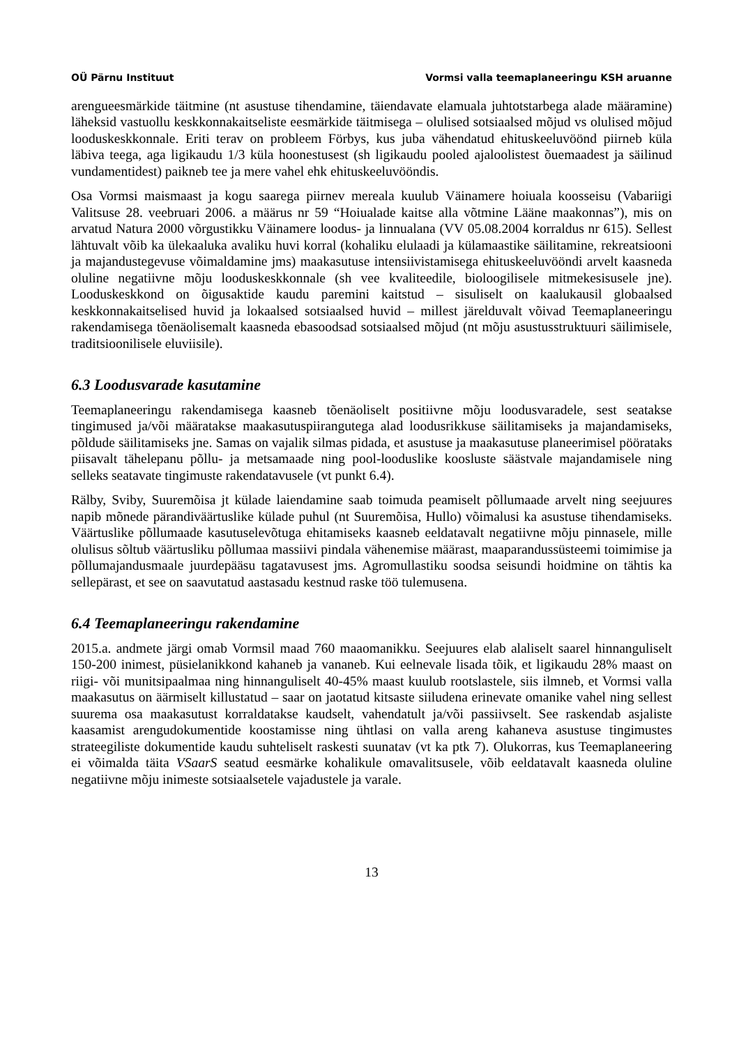OÜ Pärnu Instituut Vormsi valla teemaplaneeringu KSH aruanne
arengueesmärkide täitmine (nt asustuse tihendamine, täiendavate elamuala juhtotstarbega alade määramine) läheksid vastuollu keskkonnakaitseliste eesmärkide täitmisega – olulised sotsiaalsed mõjud vs olulised mõjud looduskeskkonnale. Eriti terav on probleem Förbys, kus juba vähendatud ehituskeeluvöönd piirneb küla läbiva teega, aga ligikaudu 1/3 küla hoonestusest (sh ligikaudu pooled ajaloolistest õuemaadest ja säilinud vundamentidest) paikneb tee ja mere vahel ehk ehituskeeluvööndis.
Osa Vormsi maismaast ja kogu saarega piirnev mereala kuulub Väinamere hoiuala koosseisu (Vabariigi Valitsuse 28. veebruari 2006. a määrus nr 59 “Hoiualade kaitse alla võtmine Lääne maakonnas”), mis on arvatud Natura 2000 võrgustikku Väinamere loodus- ja linnualana (VV 05.08.2004 korraldus nr 615). Sellest lähtuvalt võib ka ülekaaluka avaliku huvi korral (kohaliku elulaadi ja külamaastike säilitamine, rekreatsiooni ja majandustegevuse võimaldamine jms) maakasutuse intensiivistamisega ehituskeeluvööndi arvelt kaasneda oluline negatiivne mõju looduskeskkonnale (sh vee kvaliteedile, bioloogilisele mitmekesisusele jne). Looduskeskkond on õigusaktide kaudu paremini kaitstud – sisuliselt on kaalukausil globaalsed keskkonnakaitselised huvid ja lokaalsed sotsiaalsed huvid – millest järelduvalt võivad Teemaplaneeringu rakendamisega tõenäolisemalt kaasneda ebasoodsad sotsiaalsed mõjud (nt mõju asustusstruktuuri säilimisele, traditsioonilisele eluviisile).
6.3 Loodusvarade kasutamine
Teemaplaneeringu rakendamisega kaasneb tõenäoliselt positiivne mõju loodusvaradele, sest seatakse tingimused ja/või määratakse maakasutuspiirangutega alad loodusrikkuse säilitamiseks ja majandamiseks, põldude säilitamiseks jne. Samas on vajalik silmas pidada, et asustuse ja maakasutuse planeerimisel pöörataks piisavalt tähelepanu põllu- ja metsamaade ning pool-looduslike koosluste säästvale majandamisele ning selleks seatavate tingimuste rakendatavusele (vt punkt 6.4).
Rälby, Sviby, Suuremõisa jt külade laiendamine saab toimuda peamiselt põllumaade arvelt ning seejuures napib mõnede pärandiväärtuslike külade puhul (nt Suuremõisa, Hullo) võimalusi ka asustuse tihendamiseks. Väärtuslike põllumaade kasutuselevõtuga ehitamiseks kaasneb eeldatavalt negatiivne mõju pinnasele, mille olulisus sõltub väärtusliku põllumaa massiivi pindala vähenemise määrast, maaparandussüsteemi toimimise ja põllumajandusmaale juurdepääsu tagatavusest jms. Agromullastiku soodsa seisundi hoidmine on tähtis ka sellepärast, et see on saavutatud aastasadu kestnud raske töö tulemusena.
6.4 Teemaplaneeringu rakendamine
2015.a. andmete järgi omab Vormsil maad 760 maaomanikku. Seejuures elab alaliselt saarel hinnanguliselt 150-200 inimest, püsielanikkond kahaneb ja vananeb. Kui eelnevale lisada tõik, et ligikaudu 28% maast on riigi- või munitsipaalmaa ning hinnanguliselt 40-45% maast kuulub rootslastele, siis ilmneb, et Vormsi valla maakasutus on äärmiselt killustatud – saar on jaotatud kitsaste siiludena erinevate omanike vahel ning sellest suurema osa maakasutust korraldatakse kaudselt, vahendatult ja/või passiivselt. See raskendab asjaliste kaasamist arengudokumentide koostamisse ning ühtlasi on valla areng kahaneva asustuse tingimustes strateegiliste dokumentide kaudu suhteliselt raskesti suunatav (vt ka ptk 7). Olukorras, kus Teemaplaneering ei võimalda täita VSaarS seatud eesmärke kohalikule omavalitsusele, võib eeldatavalt kaasneda oluline negatiivne mõju inimeste sotsiaalsetele vajadustele ja varale.
13